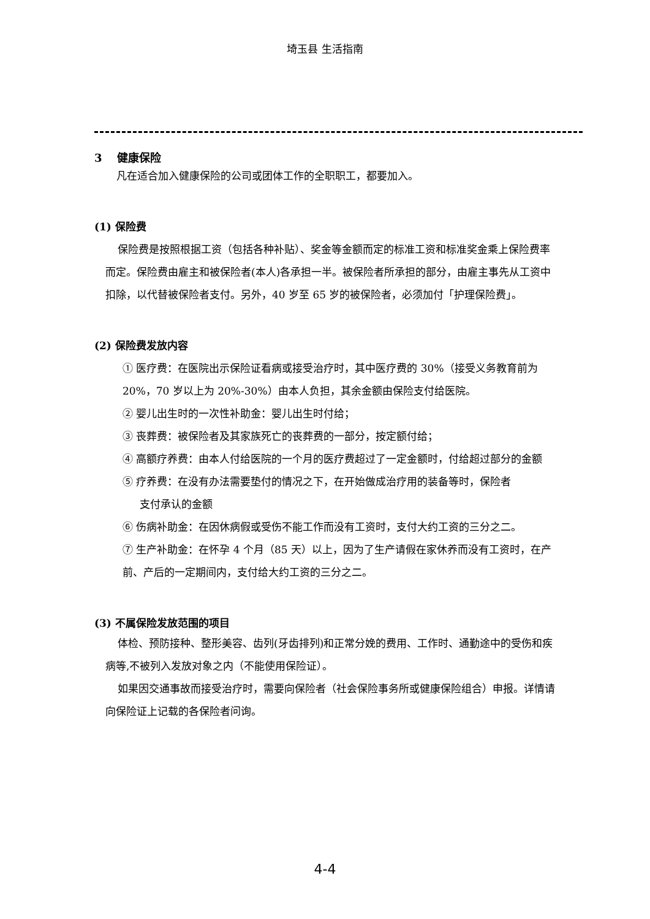埼玉县 生活指南
3　 健康保险
凡在适合加入健康保险的公司或团体工作的全职职工，都要加入。
(1) 保险费
保险费是按照根据工资（包括各种补贴）、奖金等金额而定的标准工资和标准奖金乘上保险费率而定。保险费由雇主和被保险者(本人)各承担一半。被保险者所承担的部分，由雇主事先从工资中扣除，以代替被保险者支付。另外，40 岁至 65 岁的被保险者，必须加付「护理保险费」。
(2) 保险费发放内容
① 医疗费：在医院出示保险证看病或接受治疗时，其中医疗费的 30%（接受义务教育前为 20%，70 岁以上为 20%-30%）由本人负担，其余金额由保险支付给医院。
② 婴儿出生时的一次性补助金：婴儿出生时付给；
③ 丧葬费：被保险者及其家族死亡的丧葬费的一部分，按定额付给；
④ 高额疗养费：由本人付给医院的一个月的医疗费超过了一定金额时，付给超过部分的金额
⑤ 疗养费：在没有办法需要垫付的情况之下，在开始做成治疗用的装备等时，保险者
支付承认的金额
⑥ 伤病补助金：在因休病假或受伤不能工作而没有工资时，支付大约工资的三分之二。
⑦ 生产补助金：在怀孕 4 个月（85 天）以上，因为了生产请假在家休养而没有工资时，在产前、产后的一定期间内，支付给大约工资的三分之二。
(3) 不属保险发放范围的项目
体检、预防接种、整形美容、齿列(牙齿排列)和正常分娩的费用、工作时、通勤途中的受伤和疾病等,不被列入发放对象之内（不能使用保险证）。
如果因交通事故而接受治疗时，需要向保险者（社会保险事务所或健康保险组合）申报。详情请向保险证上记载的各保险者问询。
4-4